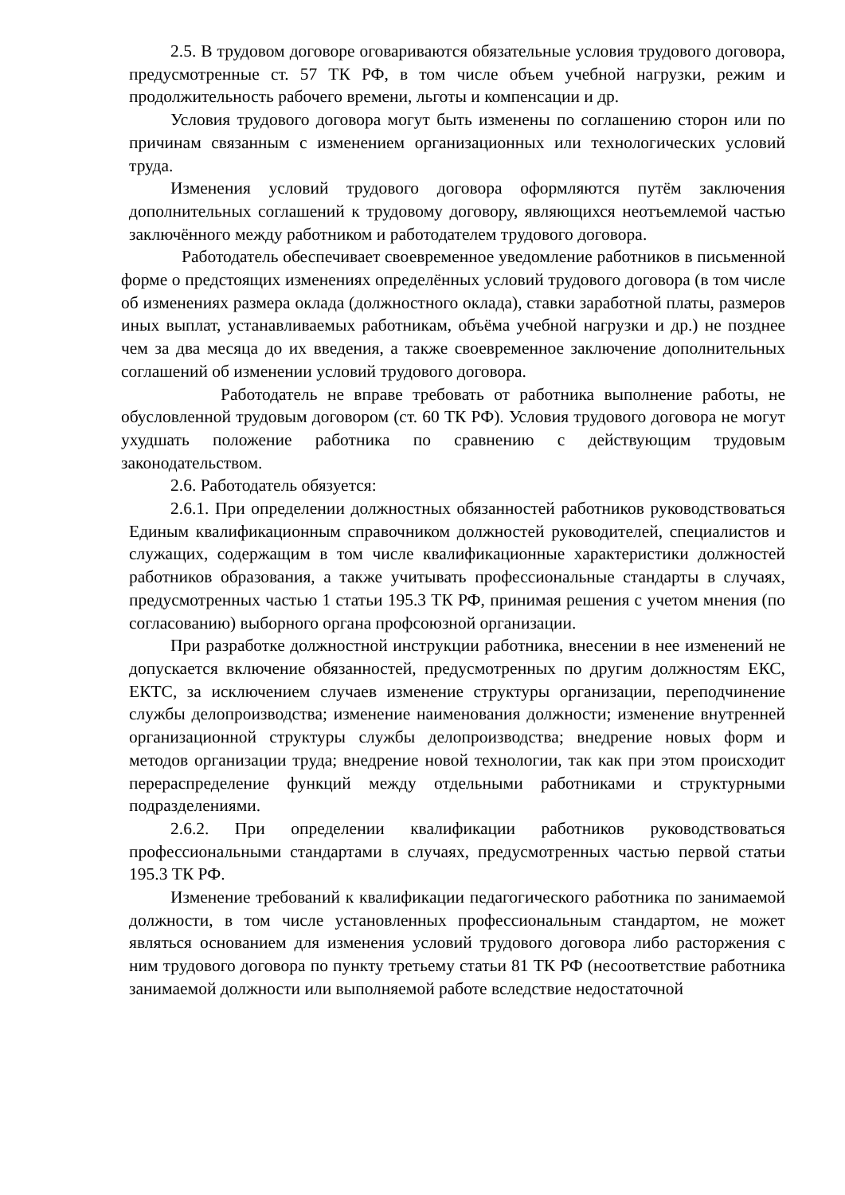2.5. В трудовом договоре оговариваются обязательные условия трудового договора, предусмотренные ст. 57 ТК РФ, в том числе объем учебной нагрузки, режим и продолжительность рабочего времени, льготы и компенсации и др.
Условия трудового договора могут быть изменены по соглашению сторон или по причинам связанным с изменением организационных или технологических условий труда.
Изменения условий трудового договора оформляются путём заключения дополнительных соглашений к трудовому договору, являющихся неотъемлемой частью заключённого между работником и работодателем трудового договора.
Работодатель обеспечивает своевременное уведомление работников в письменной форме о предстоящих изменениях определённых условий трудового договора (в том числе об изменениях размера оклада (должностного оклада), ставки заработной платы, размеров иных выплат, устанавливаемых работникам, объёма учебной нагрузки и др.) не позднее чем за два месяца до их введения, а также своевременное заключение дополнительных соглашений об изменении условий трудового договора.
Работодатель не вправе требовать от работника выполнение работы, не обусловленной трудовым договором (ст. 60 ТК РФ). Условия трудового договора не могут ухудшать положение работника по сравнению с действующим трудовым законодательством.
2.6. Работодатель обязуется:
2.6.1. При определении должностных обязанностей работников руководствоваться Единым квалификационным справочником должностей руководителей, специалистов и служащих, содержащим в том числе квалификационные характеристики должностей работников образования, а также учитывать профессиональные стандарты в случаях, предусмотренных частью 1 статьи 195.3 ТК РФ, принимая решения с учетом мнения (по согласованию) выборного органа профсоюзной организации.
При разработке должностной инструкции работника, внесении в нее изменений не допускается включение обязанностей, предусмотренных по другим должностям ЕКС, ЕКТС, за исключением случаев изменение структуры организации, переподчинение службы делопроизводства; изменение наименования должности; изменение внутренней организационной структуры службы делопроизводства; внедрение новых форм и методов организации труда; внедрение новой технологии, так как при этом происходит перераспределение функций между отдельными работниками и структурными подразделениями.
2.6.2. При определении квалификации работников руководствоваться профессиональными стандартами в случаях, предусмотренных частью первой статьи 195.3 ТК РФ.
Изменение требований к квалификации педагогического работника по занимаемой должности, в том числе установленных профессиональным стандартом, не может являться основанием для изменения условий трудового договора либо расторжения с ним трудового договора по пункту третьему статьи 81 ТК РФ (несоответствие работника занимаемой должности или выполняемой работе вследствие недостаточной